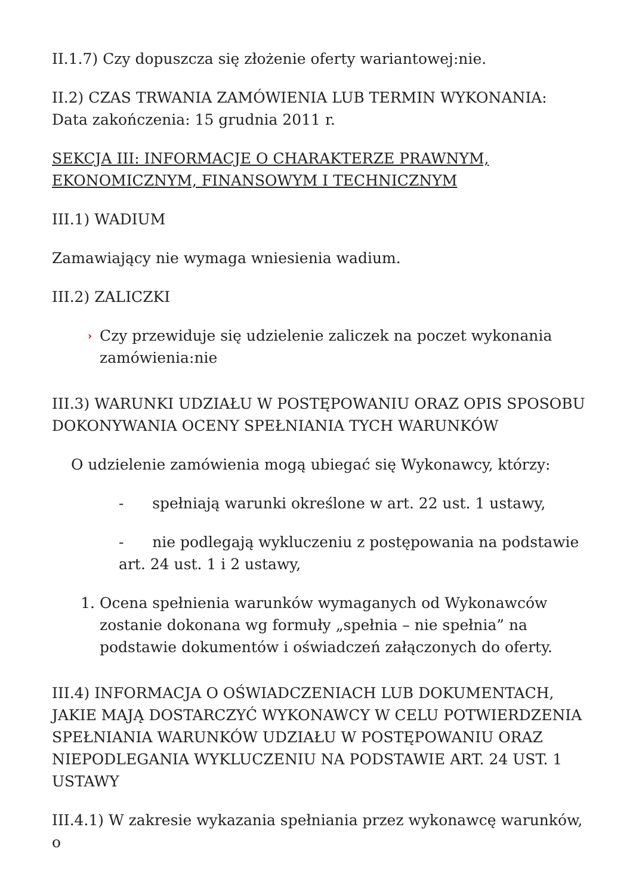II.1.7) Czy dopuszcza się złożenie oferty wariantowej:nie.
II.2) CZAS TRWANIA ZAMÓWIENIA LUB TERMIN WYKONANIA:
Data zakończenia: 15 grudnia 2011 r.
SEKCJA III: INFORMACJE O CHARAKTERZE PRAWNYM, EKONOMICZNYM, FINANSOWYM I TECHNICZNYM
III.1) WADIUM
Zamawiający nie wymaga wniesienia wadium.
III.2) ZALICZKI
› Czy przewiduje się udzielenie zaliczek na poczet wykonania zamówienia:nie
III.3) WARUNKI UDZIAŁU W POSTĘPOWANIU ORAZ OPIS SPOSOBU DOKONYWANIA OCENY SPEŁNIANIA TYCH WARUNKÓW
O udzielenie zamówienia mogą ubiegać się Wykonawcy, którzy:
- spełniają warunki określone w art. 22 ust. 1 ustawy,
- nie podlegają wykluczeniu z postępowania na podstawie art. 24 ust. 1 i 2 ustawy,
1. Ocena spełnienia warunków wymaganych od Wykonawców zostanie dokonana wg formuły „spełnia – nie spełnia” na podstawie dokumentów i oświadczeń załączonych do oferty.
III.4) INFORMACJA O OŚWIADCZENIACH LUB DOKUMENTACH, JAKIE MAJĄ DOSTARCZYĆ WYKONAWCY W CELU POTWIERDZENIA SPEŁNIANIA WARUNKÓW UDZIAŁU W POSTĘPOWANIU ORAZ NIEPODLEGANIA WYKLUCZENIU NA PODSTAWIE ART. 24 UST. 1 USTAWY
III.4.1) W zakresie wykazania spełniania przez wykonawcę warunków, o